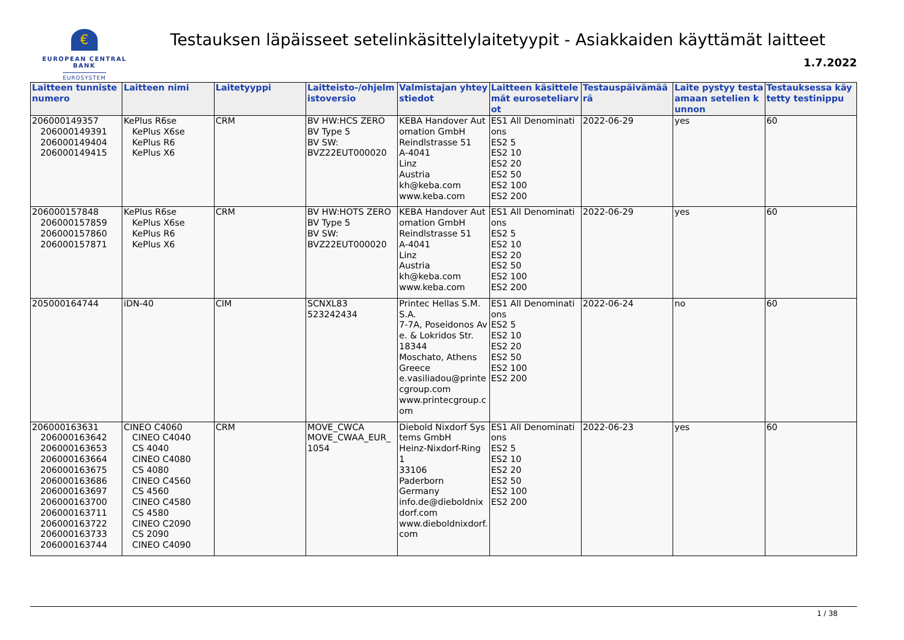€
EUROPEAN CENTRAL BANK
EUROSYSTEM
Testauksen läpäisseet setelinkäsittelylaitetyypit - Asiakkaiden käyttämät laitteet
1.7.2022
| Laitteen tunnistenumero | Laitteen nimi | Laitetyyppi | Laitteisto-/ohjelmistoversio | Valmistajan yhteystiedot | Laitteen käsittelemät euroseteliarvot | Testauspäivämäärä | Laite pystyy testaamaan setelien kunnon | Testauksessa käytetty testinippu |
| --- | --- | --- | --- | --- | --- | --- | --- | --- |
| 206000149357 206000149391 206000149404 206000149415 | KePlus R6se KePlus X6se KePlus R6 KePlus X6 | CRM | BV HW:HCS ZERO BV Type 5 BV SW: BVZ22EUT000020 | KEBA Handover Automation GmbH Reindlstrasse 51 A-4041 Linz Austria kh@keba.com www.keba.com | ES1 All Denominations ES2 5 ES2 10 ES2 20 ES2 50 ES2 100 ES2 200 | 2022-06-29 | yes | 60 |
| 206000157848 206000157859 206000157860 206000157871 | KePlus R6se KePlus X6se KePlus R6 KePlus X6 | CRM | BV HW:HOTS ZERO BV Type 5 BV SW: BVZ22EUT000020 | KEBA Handover Automation GmbH Reindlstrasse 51 A-4041 Linz Austria kh@keba.com www.keba.com | ES1 All Denominations ES2 5 ES2 10 ES2 20 ES2 50 ES2 100 ES2 200 | 2022-06-29 | yes | 60 |
| 205000164744 | iDN-40 | CIM | SCNXL83 523242434 | Printec Hellas S.M.S.A. 7-7A, Poseidonos Ave. & Lokridos Str. 18344 Moschato, Athens Greece e.vasiliadou@printecgroup.com www.printecgroup.com | ES1 All Denominations ES2 5 ES2 10 ES2 20 ES2 50 ES2 100 ES2 200 | 2022-06-24 | no | 60 |
| 206000163631 206000163642 206000163653 206000163664 206000163675 206000163686 206000163697 206000163700 206000163711 206000163722 206000163733 206000163744 | CINEO C4060 CINEO C4040 CS 4040 CINEO C4080 CS 4080 CINEO C4560 CS 4560 CINEO C4580 CS 4580 CINEO C2090 CS 2090 CINEO C4090 | CRM | MOVE_CWCA MOVE_CWAA_EUR_1054 | Diebold Nixdorf Systems GmbH Heinz-Nixdorf-Ring 1 33106 Paderborn Germany info.de@dieboldnixdorf.com www.dieboldnixdorf.com | ES1 All Denominations ES2 5 ES2 10 ES2 20 ES2 50 ES2 100 ES2 200 | 2022-06-23 | yes | 60 |
1 / 38